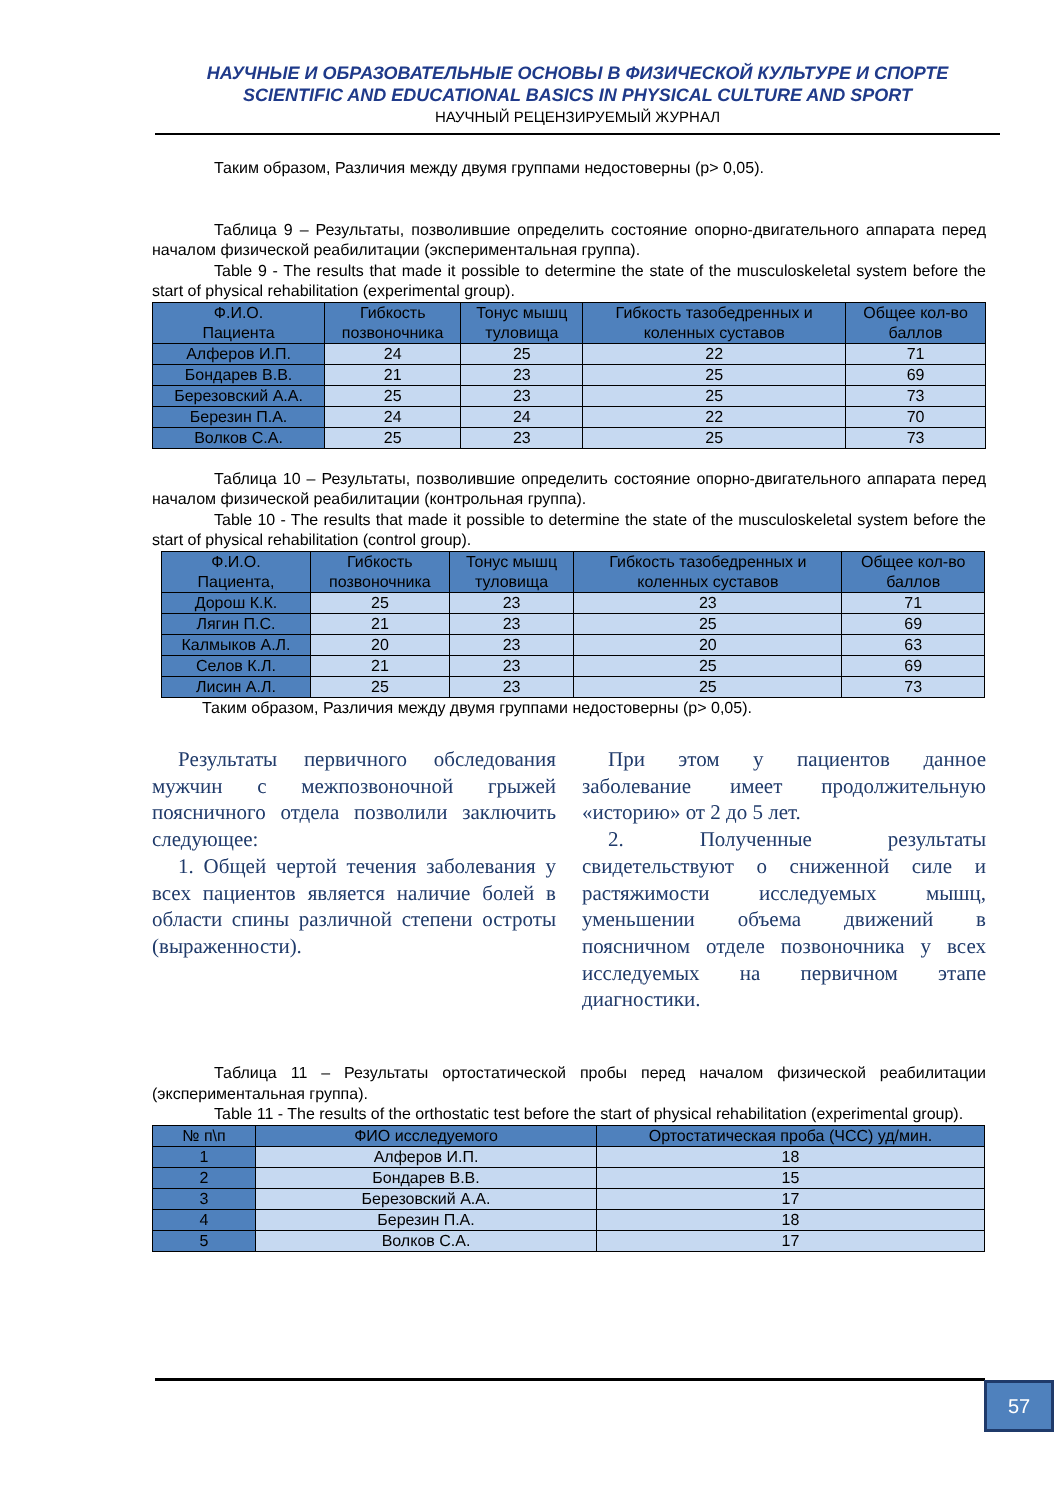НАУЧНЫЕ И ОБРАЗОВАТЕЛЬНЫЕ ОСНОВЫ В ФИЗИЧЕСКОЙ КУЛЬТУРЕ И СПОРТЕ
SCIENTIFIC AND EDUCATIONAL BASICS IN PHYSICAL CULTURE AND SPORT
НАУЧНЫЙ РЕЦЕНЗИРУЕМЫЙ ЖУРНАЛ
Таким образом, Различия между двумя группами недостоверны (p> 0,05).
Таблица 9 – Результаты, позволившие определить состояние опорно-двигательного аппарата перед началом физической реабилитации (экспериментальная группа).
Table 9 - The results that made it possible to determine the state of the musculoskeletal system before the start of physical rehabilitation (experimental group).
| Ф.И.О. Пациента | Гибкость позвоночника | Тонус мышц туловища | Гибкость тазобедренных и коленных суставов | Общее кол-во баллов |
| --- | --- | --- | --- | --- |
| Алферов И.П. | 24 | 25 | 22 | 71 |
| Бондарев В.В. | 21 | 23 | 25 | 69 |
| Березовский А.А. | 25 | 23 | 25 | 73 |
| Березин П.А. | 24 | 24 | 22 | 70 |
| Волков С.А. | 25 | 23 | 25 | 73 |
Таблица 10 – Результаты, позволившие определить состояние опорно-двигательного аппарата перед началом физической реабилитации (контрольная группа).
Table 10 - The results that made it possible to determine the state of the musculoskeletal system before the start of physical rehabilitation (control group).
| Ф.И.О. Пациента, | Гибкость позвоночника | Тонус мышц туловища | Гибкость тазобедренных и коленных суставов | Общее кол-во баллов |
| --- | --- | --- | --- | --- |
| Дорош К.К. | 25 | 23 | 23 | 71 |
| Лягин П.С. | 21 | 23 | 25 | 69 |
| Калмыков А.Л. | 20 | 23 | 20 | 63 |
| Селов К.Л. | 21 | 23 | 25 | 69 |
| Лисин А.Л. | 25 | 23 | 25 | 73 |
Таким образом, Различия между двумя группами недостоверны (p> 0,05).
Результаты первичного обследования мужчин с межпозвоночной грыжей поясничного отдела позволили заключить следующее:
1. Общей чертой течения заболевания у всех пациентов является наличие болей в области спины различной степени остроты (выраженности).
При этом у пациентов данное заболевание имеет продолжительную «историю» от 2 до 5 лет.
2. Полученные результаты свидетельствуют о сниженной силе и растяжимости исследуемых мышц, уменьшении объема движений в поясничном отделе позвоночника у всех исследуемых на первичном этапе диагностики.
Таблица 11 – Результаты ортостатической пробы перед началом физической реабилитации (экспериментальная группа).
Table 11 - The results of the orthostatic test before the start of physical rehabilitation (experimental group).
| № п\п | ФИО исследуемого | Ортостатическая проба (ЧСС) уд/мин. |
| --- | --- | --- |
| 1 | Алферов И.П. | 18 |
| 2 | Бондарев В.В. | 15 |
| 3 | Березовский А.А. | 17 |
| 4 | Березин П.А. | 18 |
| 5 | Волков С.А. | 17 |
57